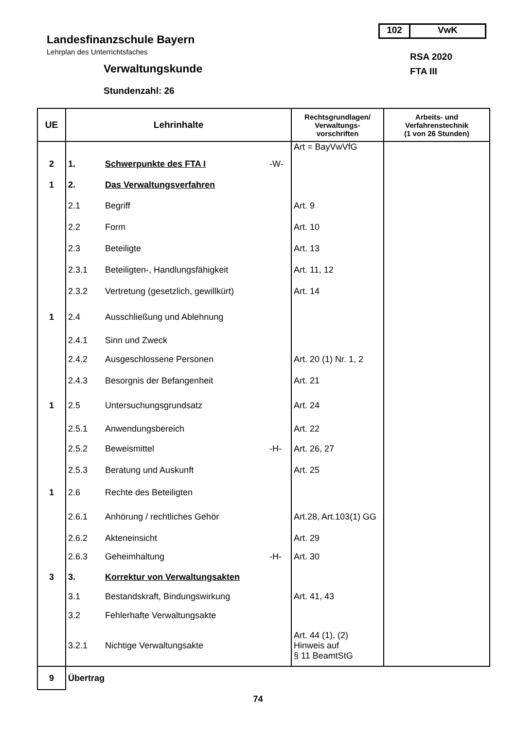102 VwK
Landesfinanzschule Bayern
Lehrplan des Unterrichtsfaches
Verwaltungskunde
Stundenzahl: 26
RSA 2020
FTA III
| UE | Lehrinhalte | | | Rechtsgrundlagen/ Verwaltungs- vorschriften | Arbeits- und Verfahrenstechnik (1 von 26 Stunden) |
| --- | --- | --- | --- | --- | --- |
| | | | | Art = BayVwVfG | |
| 2 | 1. | Schwerpunkte des FTA I | -W- | | |
| 1 | 2. | Das Verwaltungsverfahren | | | |
| | 2.1 | Begriff | | Art. 9 | |
| | 2.2 | Form | | Art. 10 | |
| | 2.3 | Beteiligte | | Art. 13 | |
| | 2.3.1 | Beteiligten-, Handlungsfähigkeit | | Art. 11, 12 | |
| | 2.3.2 | Vertretung (gesetzlich, gewillkürt) | | Art. 14 | |
| 1 | 2.4 | Ausschließung und Ablehnung | | | |
| | 2.4.1 | Sinn und Zweck | | | |
| | 2.4.2 | Ausgeschlossene Personen | | Art. 20 (1) Nr. 1, 2 | |
| | 2.4.3 | Besorgnis der Befangenheit | | Art. 21 | |
| 1 | 2.5 | Untersuchungsgrundsatz | | Art. 24 | |
| | 2.5.1 | Anwendungsbereich | | Art. 22 | |
| | 2.5.2 | Beweismittel | -H- | Art. 26, 27 | |
| | 2.5.3 | Beratung und Auskunft | | Art. 25 | |
| 1 | 2.6 | Rechte des Beteiligten | | | |
| | 2.6.1 | Anhörung / rechtliches Gehör | | Art.28, Art.103(1) GG | |
| | 2.6.2 | Akteneinsicht | | Art. 29 | |
| | 2.6.3 | Geheimhaltung | -H- | Art. 30 | |
| 3 | 3. | Korrektur von Verwaltungsakten | | | |
| | 3.1 | Bestandskraft, Bindungswirkung | | Art. 41, 43 | |
| | 3.2 | Fehlerhafte Verwaltungsakte | | | |
| | 3.2.1 | Nichtige Verwaltungsakte | | Art. 44 (1), (2) Hinweis auf § 11 BeamtStG | |
| 9 | Übertrag | | | | |
74